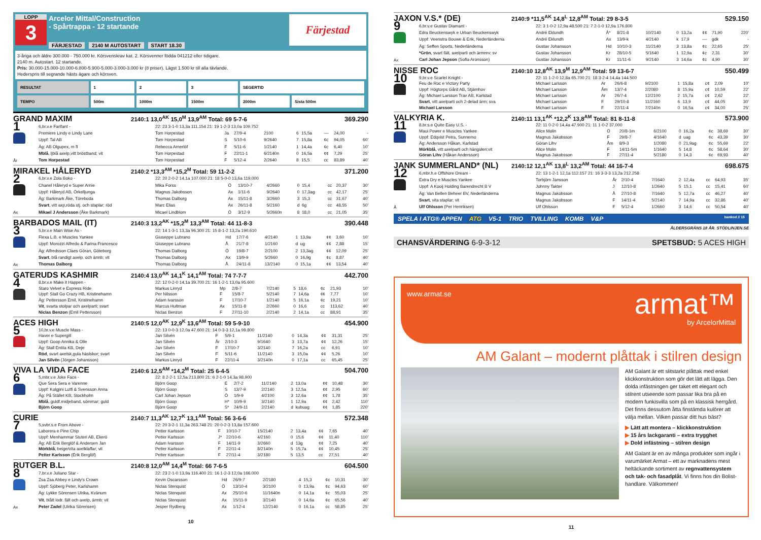LOPP
3
Arcelor Mittal/Construction
- Spårtrappa - 12 startande
FÄRJESTAD 2140 M AUTOSTART START 18.30
Färjestad
3-åriga och äldre 300.000 - 750.000 kr. Körsvenskrav kat. 2. Körsvenner födda 041212 eller tidigare.
2140 m. Autostart. 12 startande.
Pris: 30.000-15.000-10.000-6.800-5.900-5.000-3.000-3.000 kr (8 priser). Lägst 1.500 kr till alla tävlande.
Hederspris till segrande hästs ägare och körsven.
| RESULTAT | 1 | 2 | 3 | SEGERTID | |
| TEMPO | 500m | 1000m | 1500m | 2000m | Sista 500m |
GRAND MAXIM 2140:1 13,0<sup>AK</sup> 15,0<sup>M</sup> 13,9<sup>AM</sup> Total: 69 5-7-6 369.290
| 1 År | 6,br.v.e Farifant - | 22: 23 3-1-0 13,3a 111.154 21: 19 1-2-3 13,0a 109.752 | | | | | | | | |
| | Premiere Lindy e Lindy Lane | Tom Horpestad | Ja | 27/9-4 | 2100 | 6 | 15,5a | –– | 24,00 | - |
| | Uppf: Tal AB | Tom Horpestad | S | 5/10-6 | 9/2640 | 7 | 15,8a | ¢c | 94,05 | 60' |
| | Äg: AB Olgupex, m fl | Rebecca Arnerlöf | F | 5/11-6 | 1/2140 | 1 | 14,4a | ¢c | 6,40 | 10' |
| | Mblå , ljblå axelp,vitt bröstband; vit | Tom Horpestad | F | 22/11-1 | 6/2140n | 0 | 16,5a | ¢¢ | 7,29 | 25' |
| | Tom Horpestad | Tom Horpestad | F | 5/12-4 | 2/2640 | 8 | 15,5 | cc | 83,89 | 40' |
MIRAKEL HÅLERYD 2140:2 *13,3<sup>AM</sup> *15,2<sup>M</sup> Total: 59 11-2-2 371.200
| 2 Ax | 6,br.v.e Zola Boko - | 22: 20 2-0-2 14,1a 107.000 21: 18 5-0-0 13,6a 119.000 | | | | | | | | |
| | Chanel Håleryd e Super Arnie | Mika Forss | Ö | 13/10-7 | 4/2660 | 0 | 15,4 | cc | 20,37 | 30' |
| | Uppf: Håleryd AB, Örkelljunga | Magnus Jakobsson | Ax | 1/11-6 | 9/2640 | 0 | 17,3ag | cc | 42,17 | 25' |
| | Äg: Barkmark Åke, Töreboda | Thomas Dalborg | Ax | 15/11-8 | 3/2660 | 3 | 15,3 | cc | 31,67 | 40' |
| | Svart , vitt axp,röda stj. och staplar; röd | Marc Elias | Ax | 26/11-8 | 5/2160 | d | 6g | cc | 48,55 | 50' |
| | Mikael J Andersson (Åke Barkmark) | Micael Lindblom | Ö | 3/12-9 | 5/2660n | 8 | 18,0 | cc | 21,05 | 35' |
BARBADOS MAIL (IT) 2140:3 13,2<sup>AK</sup> *15,2<sup>M</sup> 13,3<sup>AM</sup> Total: 44 11-8-3 390.448
| 3 Ax | 5,br.v.e Main Wise As - | 22: 14 1-3-1 13,3a 96.300 21: 15 8-1-2 13,2a 190.610 | | | | | | | | |
| | Flexa L.B. e Muscles Yankee | Giuseppe Lubrano | Hd | 17/7-6 | 4/2140 | 1 | 13,9a | ¢¢ | 3,60 | 10' |
| | Uppf: Morozzi Alfredo & Farina Francesco | Giuseppe Lubrano | Å | 21/7-8 | 1/2160 | d | ug | ¢¢ | 2,88 | 15' |
| | Äg: Alfredsson Claes Göran, Göteborg | Thomas Dalborg | Ö | 19/8-7 | 2/2100 | 2 | 13,3ag | ¢¢ | 12,09 | 25' |
| | Svart , blå randigt axelp. och ärmb; vit | Thomas Dalborg | Ax | 13/9-9 | 5/2660 | 0 | 16,9g | ¢c | 8,87 | 40' |
| | Thomas Dalborg | Thomas Dalborg | Å | 24/11-8 | 13/2140 | 0 | 15,1a | ¢¢ | 13,54 | 40' |
GATERUDS KASHMIR 2140:4 13,0<sup>AK</sup> 14,1<sup>K</sup> 14,1<sup>AM</sup> Total: 74 7-7-7 442.700
| 4 | 8,br.v.e Make it Happen - | 22: 12 0-2-0 14,1a 39.700 21: 16 1-2-1 13,0a 95.600 | | | | | | | | |
| | Staro Velvet e Express Ride | Markus Linryd | Mp | 2/8-7 | 7/2140 | 5 | 18,6 | ¢c | 21,93 | 10' |
| | Uppf: Stall Go Crazy HB, Kristinehamn | Per Nilsson | F | 15/8-7 | 5/2140 | 7 | 14,6a | ¢¢ | 7,77 | 10' |
| | Äg: Pettersson Emil, Kristinehamn | Adam Ivarsson | F | 17/10-7 | 1/2140 | 5 | 16,1a | ¢c | 19,21 | 10' |
| | Vit , svarta stolpar och axelparti; svart | Marcus Hultman | Ax | 15/11-8 | 2/2660 | 0 | 16,6 | cc | 113,62 | 40' |
| | Niclas Benzon (Emil Pettersson) | Niclas Benzon | F | 27/11-10 | 2/2140 | 2 | 14,1a | cc | 88,91 | 35' |
ACES HIGH 2140:5 12,0<sup>AK</sup> 12,9<sup>K</sup> 13,6<sup>AM</sup> Total: 59 5-9-10 454.900
| 5 | 10,br.v.e Muscle Mass - | 22: 13 0-0-3 12,0a 47.600 21: 14 0-3-3 12,1a 99.800 | | | | | | | | |
| | Haver e Supergill | Jan Silvén | F | 5/9-1 | 11/2140 | 0 | 14,3a | ¢¢ | 31,31 | 25' |
| | Uppf: Goop Annika & Olle | Jan Silvén | År | 2/10-3 | 9/1640 | 3 | 13,7a | ¢¢ | 12,26 | 15' |
| | Äg: Stall Entita KB, Deje | Jan Silvén | F | 17/10-7 | 3/2140 | 7 | 16,2a | cc | 6,91 | 10' |
| | Röd , svart axelsk,gula hästskor; svart | Jan Silvén | F | 5/11-6 | 11/2140 | 3 | 15,0a | ¢¢ | 5,26 | 10' |
| | Jan Silvén (Jörgen Johansson) | Markus Linryd | F | 22/11-4 | 3/2140n | 0 | 17,1a | cc | 65,45 | 25' |
VIVA LA VIDA FACE 2140:6 12,5<sup>AM</sup> *14,2<sup>M</sup> Total: 25 6-4-5 504.700
| 6 | 5,mbr.v.e Joke Face - | 22: 8 2-2-1 12,5a 213.800 21: 6 2-1-0 14,3a 98.900 | | | | | | | | |
| | Que Sera Sera e Varenne | Björn Goop | E | 2/7-2 | 11/2140 | 2 | 13,0a | ¢¢ | 10,48 | 30' |
| | Uppf: Kolgjini Lutfi & Svensson Anna | Björn Goop | S | 13/7-9 | 2/2140 | 3 | 12,5a | ¢¢ | 2,95 | 60' |
| | Äg: På Stället KB, Stockholm | Carl Johan Jepson | Ö | 1/9-9 | 4/2100 | 3 | 12,6a | ¢¢ | 1,78 | 35' |
| | Mblå , guldf.midjeband, sömmar; guld | Björn Goop | H* | 10/9-9 | 3/2140 | 1 | 12,9a | ¢¢ | 2,42 | 110' |
| | Björn Goop | Björn Goop | S* | 24/9-11 | 2/2140 | d | kubuag | ¢¢ | 1,85 | 220' |
CURIE 2140:7 11,3<sup>AK</sup> 12,7<sup>K</sup> 13,1<sup>AM</sup> Total: 56 3-6-6 572.348
| 7 | 5,svbr.s.e From Above - | 22: 20 3-2-1 11,3a 263.748 21: 20 0-2-3 13,8a 157.600 | | | | | | | | |
| | Laborera e Pine Chip | Petter Karlsson | F | 10/10-7 | 15/2140 | 2 | 13,4a | ¢¢ | 7,65 | 40' |
| | Uppf: Menhammar Stuteri AB, Ekerö | Petter Karlsson | J* | 22/10-6 | 4/2160 | 0 | 15,6 | ¢¢ | 11,40 | 110' |
| | Äg: AB Erik Berglöf & Andersen Jan | Adam Ivarsson | F | 14/11-9 | 3/2660 | d | 13g | ¢¢ | 7,25 | 40' |
| | Mörkblå , beige/vita axelklaffar; vit | Petter Karlsson | F | 22/11-4 | 8/2140n | 5 | 15,7a | ¢¢ | 10,45 | 25' |
| | Petter Karlsson (Erik Berglöf) | Petter Karlsson | F | 27/11-4 | 3/2180 | 5 | 13,5 | cc | 27,51 | 40' |
RUTGER B.L. 2140:8 12,0<sup>AM</sup> 14,4<sup>M</sup> Total: 66 7-6-5 604.500
| 8 Ax | 7,br.v.e Juliano Star - | 22: 23 2-1-0 13,9a 116.400 21: 16 1-2-3 12,0a 166.000 | | | | | | | | |
| | Zsa Zsa Abbey e Lindy's Crown | Kevin Oscarsson | Hd | 26/9-7 | 2/2180 | 4 | 15,3 | ¢c | 10,31 | 30' |
| | Uppf: Sjöberg Peter, Karlshamn | Niclas Stenquist | Ö | 13/10-4 | 3/2100 | 0 | 13,9a | ¢c | 94,63 | 60' |
| | Äg: Lykke Sörensen Ulrika, Kvänum | Niclas Stenquist | Ax | 25/10-6 | 11/1640n | 0 | 14,1a | ¢c | 55,03 | 25' |
| | Vit , blått lodr. fält och axelp, ärmb; vit | Niclas Stenquist | Ax | 15/11-9 | 3/2140 | 0 | 14,6a | ¢c | 65,56 | 40' |
| | Peter Zadel (Ulrika Sörensen) | Jesper Rydberg | Ax | 1/12-4 | 12/2140 | 0 | 16,1a | cc | 58,85 | 25' |
10
JAXON V.S.* (DE) 2140:9 *11,5<sup>AK</sup> 14,8<sup>L</sup> 12,8<sup>AM</sup> Total: 29 8-3-5 529.150
| 9 Ax | 6,br.v.e Gustav Diamant - | 22: 3 1-0-2 12,9a 48.500 21: 7 2-1-0 12,9a 176.800 | | | | | | | | |
| | Edra Beuckenswyk e Urban Beuckenswyk | André Eklundh | Å* | 8/21-8 | 10/2140 | 0 | 13,2a | ¢¢ | 71,90 | 220' |
| | Uppf: Veenstra Bouwe & Erik, Nederländerna | André Eklundh | Ax | 13/9-k | 4/2140 | k | 17,9 | –– | gdk | - |
| | Äg: Seffen Sports, Nederländerna | Gustav Johansson | Hd | 10/10-3 | 11/2140 | 3 | 13,8a | ¢c | 22,65 | 25' |
| | *Grön , svart fält, axelparti och ärmrev; sv | Gustav Johansson | Kr | 28/10-5 | 5/1640 | 1 | 12,9a | ¢c | 2,31 | 30' |
| | Carl Johan Jepson (Sofia Aronsson) | Gustav Johansson | Kr | 11/11-6 | 9/2140 | 3 | 14,6a | ¢c | 4,90 | 30' |
NISSE ROC 2140:10 12,8<sup>AK</sup> 13,9<sup>M</sup> 12,9<sup>AM</sup> Total: 59 13-6-7 550.499
| 10 | 9,br.v.e Scarlet Knight - | 22: 11 1-2-0 12,8a 65.700 21: 18 3-2-4 14,4a 144.500 | | | | | | | | |
| | Feu de Roc e Victory Party | Michael Larsson | Ar | 26/6-8 | 9/2100 | 1 | 15,8a | c¢ | 2,09 | 10' |
| | Uppf: Högtorps Gård AB, Stjärnhov | Michael Larsson | Åm | 13/7-4 | 2/2080 | 8 | 15,9a | c¢ | 10,59 | 22' |
| | Äg: Michael Larsson Trav AB, Karlstad | Michael Larsson | Ar | 26/7-4 | 12/2100 | 2 | 15,7a | c¢ | 2,62 | 22' |
| | Svart , vitt axelparti och 2-delad ärm; sva | Michael Larsson | F | 29/10-8 | 11/2160 | 6 | 13,9 | c¢ | 44,05 | 30' |
| | Michael Larsson | Michael Larsson | F | 22/11-4 | 7/2140n | 0 | 16,5a | c¢ | 34,00 | 25' |
VALKYRIA K. 2140:11 13,1<sup>AK</sup> *12,2<sup>K</sup> 13,8<sup>AM</sup> Total: 81 8-11-8 573.900
| 11 | 8,br.s.e Quite Easy U.S. - | 22: 11 0-2-0 14,4a 47.900 21: 11 1-0-2 37.000 | | | | | | | | |
| | Maui Power e Muscles Yankee | Alice Molin | Ö | 20/8-1m | 6/2100 | 0 | 16,2a | ¢c | 38,69 | 30' |
| | Uppf: Edqvist Petra, Sunnemo | Magnus Jakobsson | F | 29/8-7 | 4/1640 | d | uag | ¢c | 43,39 | 30' |
| | Äg: Andersson Håkan, Karlstad | Göran Lihv | Åm | 8/9-3 | 1/2080 | 0 | 21,9ag | ¢c | 55,69 | 22' |
| | Mörkblå , vitt axelparti och hängslen;vit | Alice Molin | F | 14/11-5m | 1/1640 | 5 | 14,8 | ¢c | 58,64 | 30' |
| | Göran Lihv (Håkan Andersson) | Magnus Jakobsson | F | 27/11-4 | 5/2180 | 0 | 14,3 | ¢c | 69,93 | 40' |
JANK SUMMERLAND* (NL) 2140:12 12,1<sup>AK</sup> 13,8<sup>L</sup> 13,2<sup>AM</sup> Total: 44 16-7-4 698.675
| 12 Å | 6,mbr.h.e Offshore Dream - | 22: 13 1-2-1 12,1a 112.157 21: 16 3-3-3 13,2a 212.258 | | | | | | | | |
| | Extra Dry e Muscles Yankee | Torbjörn Jansson | År | 2/10-4 | 7/1640 | 2 | 12,4a | cc | 64,93 | 35' |
| | Uppf: A Kooij Holding Barendrecht B V | Johnny Takter | J | 12/10-8 | 1/2640 | 5 | 15,1 | cc | 15,41 | 60' |
| | Äg: Van Bellen Beheer BV, Nederländerna | Magnus Jakobsson | Å | 27/10-8 | 7/1640 | 5 | 12,7a | cc | 46,27 | 40' |
| | Svart , vita staplar; vit | Magnus Jakobsson | F | 14/11-4 | 5/2140 | 7 | 14,9a | cc | 32,86 | 40' |
| | Ulf Ohlsson (Per Henriksen) | Ulf Ohlsson | F | 5/12-4 | 1/2660 | 3 | 14,6 | cc | 50,54 | 40' |
SPELA I ATG® APPEN ATG V5-1 TRIO TVILLING KOMB V&P bankod // 15
ÅLDERSGRÄNS 18 ÅR. STÖDLINJEN.SE
CHANSVÄRDERING 6-9-3-12 SPETSBUD: 5 ACES HIGH
www.armat.se
armat™
by ArcelorMittal
AM Galant – modernt plåttak i stilren design
AM Galant är ett slitstarkt plåttak med enkel klickkonstruktion som gör det lätt att lägga. Den dolda infästningen ger taket ett elegant och stilrent utseende som passar lika bra på en modern funkisvilla som på en klassisk herrgård. Det finns dessutom åtta finstämda kulörer att välja mellan. Vilken passar ditt hus bäst?
▶ Lätt att montera – klickkonstruktion
▶ 15 års lackgaranti – extra trygghet
▶ Dold infästning – stilren design
AM Galant är en av många produkter som ingår i varumärket Armat – ett av marknadens mest heltäckande sortiment av regnvattensystem och tak- och fasadplåt. Vi finns hos din Bolist-handlare. Välkommen!
11